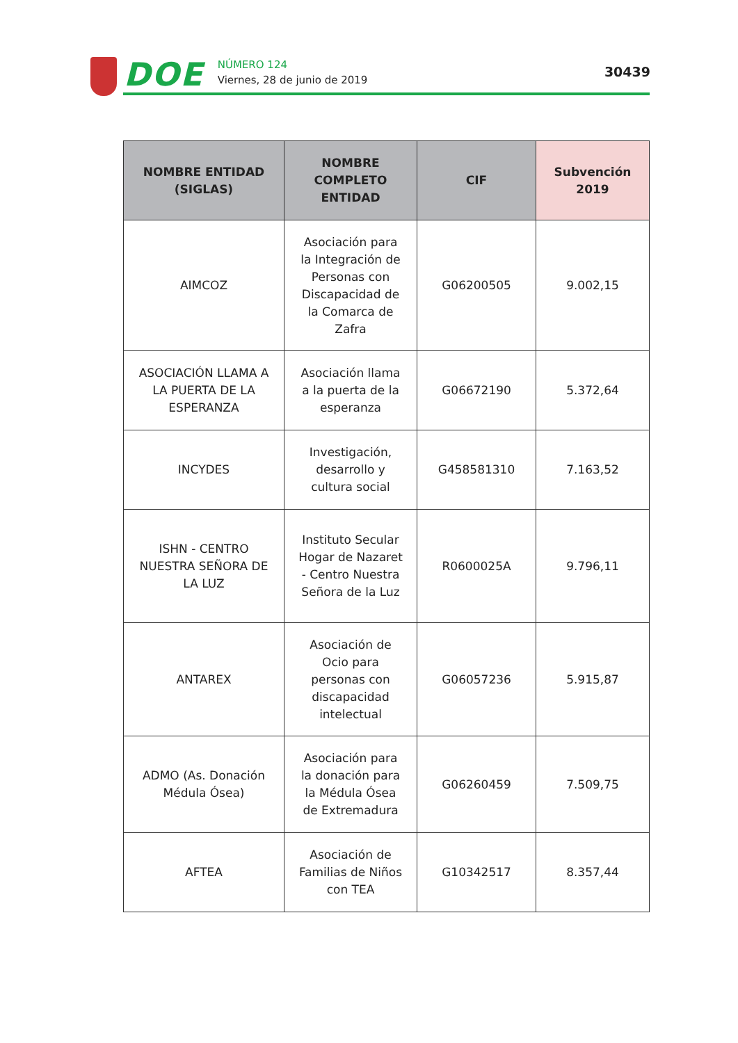DOE
NÚMERO 124
Viernes, 28 de junio de 2019
30439
| NOMBRE ENTIDAD (SIGLAS) | NOMBRE COMPLETO ENTIDAD | CIF | Subvención 2019 |
| --- | --- | --- | --- |
| AIMCOZ | Asociación para la Integración de Personas con Discapacidad de la Comarca de Zafra | G06200505 | 9.002,15 |
| ASOCIACIÓN LLAMA A LA PUERTA DE LA ESPERANZA | Asociación llama a la puerta de la esperanza | G06672190 | 5.372,64 |
| INCYDES | Investigación, desarrollo y cultura social | G458581310 | 7.163,52 |
| ISHN - CENTRO NUESTRA SEÑORA DE LA LUZ | Instituto Secular Hogar de Nazaret - Centro Nuestra Señora de la Luz | R0600025A | 9.796,11 |
| ANTAREX | Asociación de Ocio para personas con discapacidad intelectual | G06057236 | 5.915,87 |
| ADMO (As. Donación Médula Ósea) | Asociación para la donación para la Médula Ósea de Extremadura | G06260459 | 7.509,75 |
| AFTEA | Asociación de Familias de Niños con TEA | G10342517 | 8.357,44 |